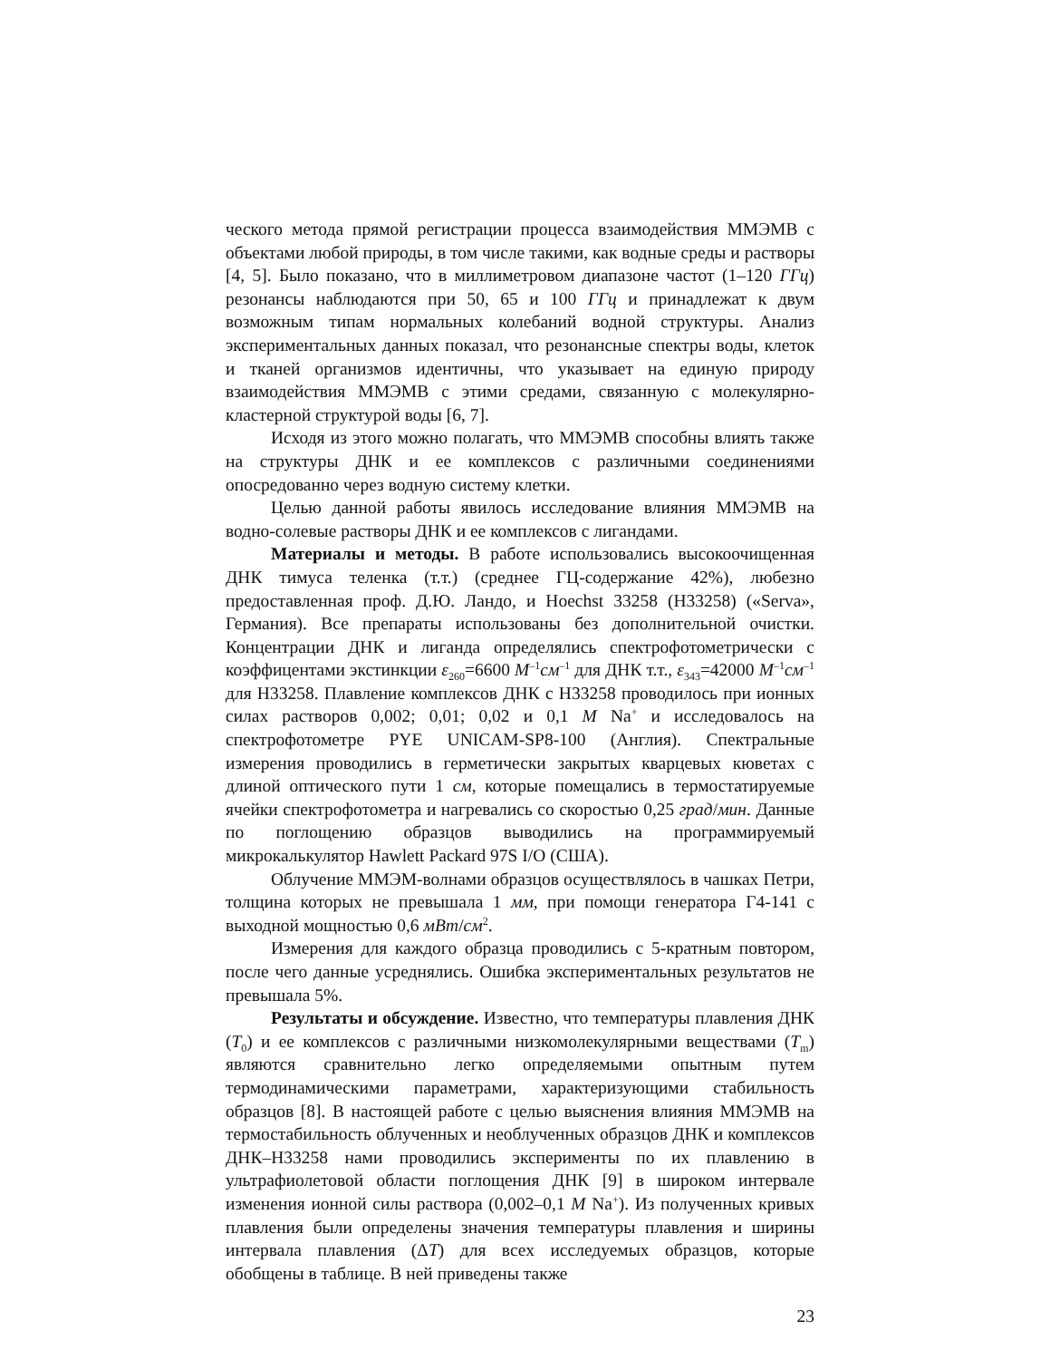ческого метода прямой регистрации процесса взаимодействия ММЭМВ с объектами любой природы, в том числе такими, как водные среды и растворы [4, 5]. Было показано, что в миллиметровом диапазоне частот (1–120 ГГц) резонансы наблюдаются при 50, 65 и 100 ГГц и принадлежат к двум возможным типам нормальных колебаний водной структуры. Анализ экспериментальных данных показал, что резонансные спектры воды, клеток и тканей организмов идентичны, что указывает на единую природу взаимодействия ММЭМВ с этими средами, связанную с молекулярно-кластерной структурой воды [6, 7].
Исходя из этого можно полагать, что ММЭМВ способны влиять также на структуры ДНК и ее комплексов с различными соединениями опосредованно через водную систему клетки.
Целью данной работы явилось исследование влияния ММЭМВ на водно-солевые растворы ДНК и ее комплексов с лигандами.
Материалы и методы. В работе использовались высокоочищенная ДНК тимуса теленка (т.т.) (среднее ГЦ-содержание 42%), любезно предоставленная проф. Д.Ю. Ландо, и Hoechst 33258 (H33258) («Serva», Германия). Все препараты использованы без дополнительной очистки. Концентрации ДНК и лиганда определялись спектрофотометрически с коэффицентами экстинкции ε<sub>260</sub>=6600 М<sup>–1</sup>см<sup>–1</sup> для ДНК т.т., ε<sub>343</sub>=42000 М<sup>–1</sup>см<sup>–1</sup> для H33258. Плавление комплексов ДНК с H33258 проводилось при ионных силах растворов 0,002; 0,01; 0,02 и 0,1 М Na<sup>+</sup> и исследовалось на спектрофотометре PYE UNICAM-SP8-100 (Англия). Спектральные измерения проводились в герметически закрытых кварцевых кюветах с длиной оптического пути 1 см, которые помещались в термостатируемые ячейки спектрофотометра и нагревались со скоростью 0,25 град/мин. Данные по поглощению образцов выводились на программируемый микрокалькулятор Hawlett Packard 97S I/O (США).
Облучение ММЭМ-волнами образцов осуществлялось в чашках Петри, толщина которых не превышала 1 мм, при помощи генератора Г4-141 с выходной мощностью 0,6 мВт/см<sup>2</sup>.
Измерения для каждого образца проводились с 5-кратным повтором, после чего данные усреднялись. Ошибка экспериментальных результатов не превышала 5%.
Результаты и обсуждение. Известно, что температуры плавления ДНК (T<sub>0</sub>) и ее комплексов с различными низкомолекулярными веществами (T<sub>m</sub>) являются сравнительно легко определяемыми опытным путем термодинамическими параметрами, характеризующими стабильность образцов [8]. В настоящей работе с целью выяснения влияния ММЭМВ на термостабильность облученных и необлученных образцов ДНК и комплексов ДНК–H33258 нами проводились эксперименты по их плавлению в ультрафиолетовой области поглощения ДНК [9] в широком интервале изменения ионной силы раствора (0,002–0,1 М Na<sup>+</sup>). Из полученных кривых плавления были определены значения температуры плавления и ширины интервала плавления (ΔT) для всех исследуемых образцов, которые обобщены в таблице. В ней приведены также
23